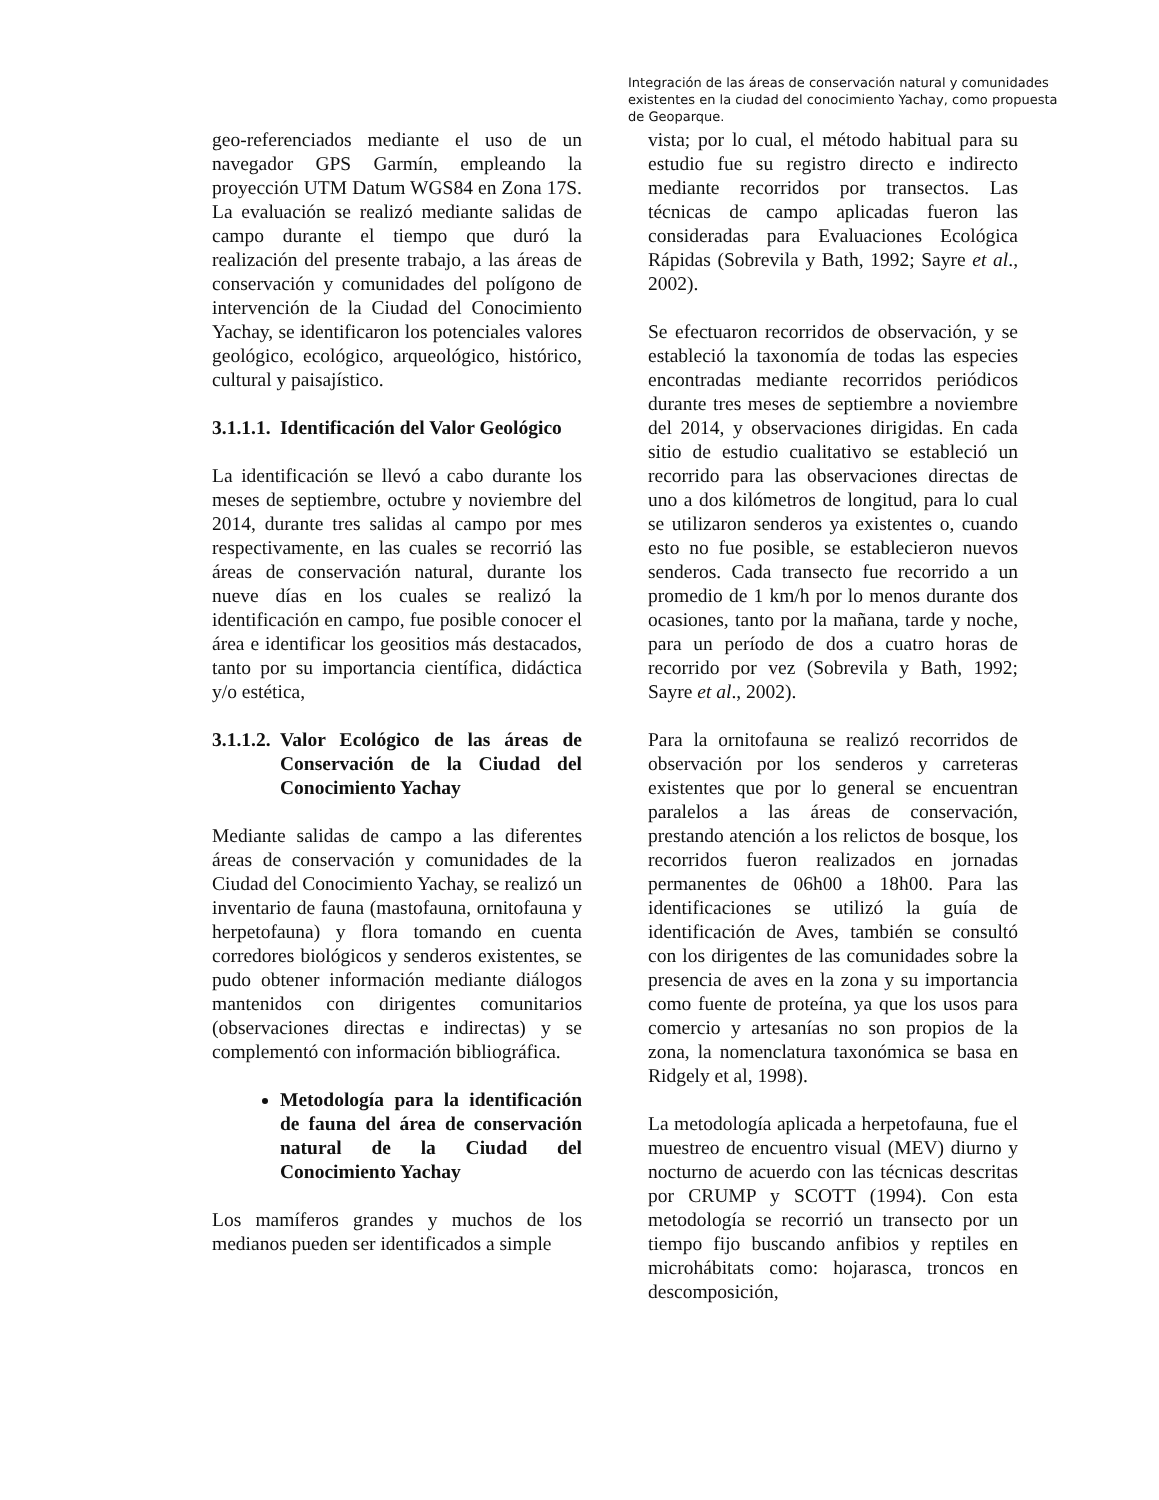Integración de las áreas de conservación natural y comunidades existentes en la ciudad del conocimiento Yachay, como propuesta de Geoparque.
geo-referenciados mediante el uso de un navegador GPS Garmín, empleando la proyección UTM Datum WGS84 en Zona 17S. La evaluación se realizó mediante salidas de campo durante el tiempo que duró la realización del presente trabajo, a las áreas de conservación y comunidades del polígono de intervención de la Ciudad del Conocimiento Yachay, se identificaron los potenciales valores geológico, ecológico, arqueológico, histórico, cultural y paisajístico.
3.1.1.1. Identificación del Valor Geológico
La identificación se llevó a cabo durante los meses de septiembre, octubre y noviembre del 2014, durante tres salidas al campo por mes respectivamente, en las cuales se recorrió las áreas de conservación natural, durante los nueve días en los cuales se realizó la identificación en campo, fue posible conocer el área e identificar los geositios más destacados, tanto por su importancia científica, didáctica y/o estética,
3.1.1.2. Valor Ecológico de las áreas de Conservación de la Ciudad del Conocimiento Yachay
Mediante salidas de campo a las diferentes áreas de conservación y comunidades de la Ciudad del Conocimiento Yachay, se realizó un inventario de fauna (mastofauna, ornitofauna y herpetofauna) y flora tomando en cuenta corredores biológicos y senderos existentes, se pudo obtener información mediante diálogos mantenidos con dirigentes comunitarios (observaciones directas e indirectas) y se complementó con información bibliográfica.
Metodología para la identificación de fauna del área de conservación natural de la Ciudad del Conocimiento Yachay
Los mamíferos grandes y muchos de los medianos pueden ser identificados a simple
vista; por lo cual, el método habitual para su estudio fue su registro directo e indirecto mediante recorridos por transectos. Las técnicas de campo aplicadas fueron las consideradas para Evaluaciones Ecológica Rápidas (Sobrevila y Bath, 1992; Sayre et al., 2002).
Se efectuaron recorridos de observación, y se estableció la taxonomía de todas las especies encontradas mediante recorridos periódicos durante tres meses de septiembre a noviembre del 2014, y observaciones dirigidas. En cada sitio de estudio cualitativo se estableció un recorrido para las observaciones directas de uno a dos kilómetros de longitud, para lo cual se utilizaron senderos ya existentes o, cuando esto no fue posible, se establecieron nuevos senderos. Cada transecto fue recorrido a un promedio de 1 km/h por lo menos durante dos ocasiones, tanto por la mañana, tarde y noche, para un período de dos a cuatro horas de recorrido por vez (Sobrevila y Bath, 1992; Sayre et al., 2002).
Para la ornitofauna se realizó recorridos de observación por los senderos y carreteras existentes que por lo general se encuentran paralelos a las áreas de conservación, prestando atención a los relictos de bosque, los recorridos fueron realizados en jornadas permanentes de 06h00 a 18h00. Para las identificaciones se utilizó la guía de identificación de Aves, también se consultó con los dirigentes de las comunidades sobre la presencia de aves en la zona y su importancia como fuente de proteína, ya que los usos para comercio y artesanías no son propios de la zona, la nomenclatura taxonómica se basa en Ridgely et al, 1998).
La metodología aplicada a herpetofauna, fue el muestreo de encuentro visual (MEV) diurno y nocturno de acuerdo con las técnicas descritas por CRUMP y SCOTT (1994). Con esta metodología se recorrió un transecto por un tiempo fijo buscando anfibios y reptiles en microhábitats como: hojarasca, troncos en descomposición,